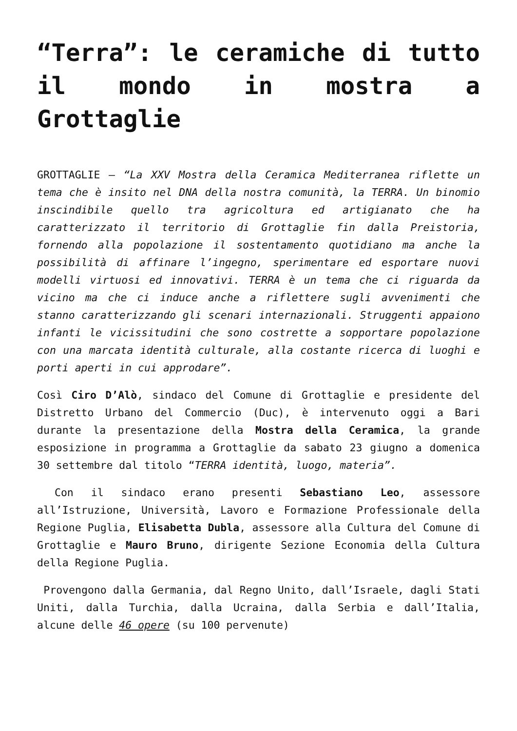“Terra”: le ceramiche di tutto il mondo in mostra a Grottaglie
GROTTAGLIE – “La XXV Mostra della Ceramica Mediterranea riflette un tema che è insito nel DNA della nostra comunità, la TERRA. Un binomio inscindibile quello tra agricoltura ed artigianato che ha caratterizzato il territorio di Grottaglie fin dalla Preistoria, fornendo alla popolazione il sostentamento quotidiano ma anche la possibilità di affinare l’ingegno, sperimentare ed esportare nuovi modelli virtuosi ed innovativi. TERRA è un tema che ci riguarda da vicino ma che ci induce anche a riflettere sugli avvenimenti che stanno caratterizzando gli scenari internazionali. Struggenti appaiono infanti le vicissitudini che sono costrette a sopportare popolazione con una marcata identità culturale, alla costante ricerca di luoghi e porti aperti in cui approdare”.
Così Ciro D’Alò, sindaco del Comune di Grottaglie e presidente del Distretto Urbano del Commercio (Duc), è intervenuto oggi a Bari durante la presentazione della Mostra della Ceramica, la grande esposizione in programma a Grottaglie da sabato 23 giugno a domenica 30 settembre dal titolo “TERRA identità, luogo, materia”.
Con il sindaco erano presenti Sebastiano Leo, assessore all’Istruzione, Università, Lavoro e Formazione Professionale della Regione Puglia, Elisabetta Dubla, assessore alla Cultura del Comune di Grottaglie e Mauro Bruno, dirigente Sezione Economia della Cultura della Regione Puglia.
Provengono dalla Germania, dal Regno Unito, dall’Israele, dagli Stati Uniti, dalla Turchia, dalla Ucraina, dalla Serbia e dall’Italia, alcune delle 46 opere (su 100 pervenute)